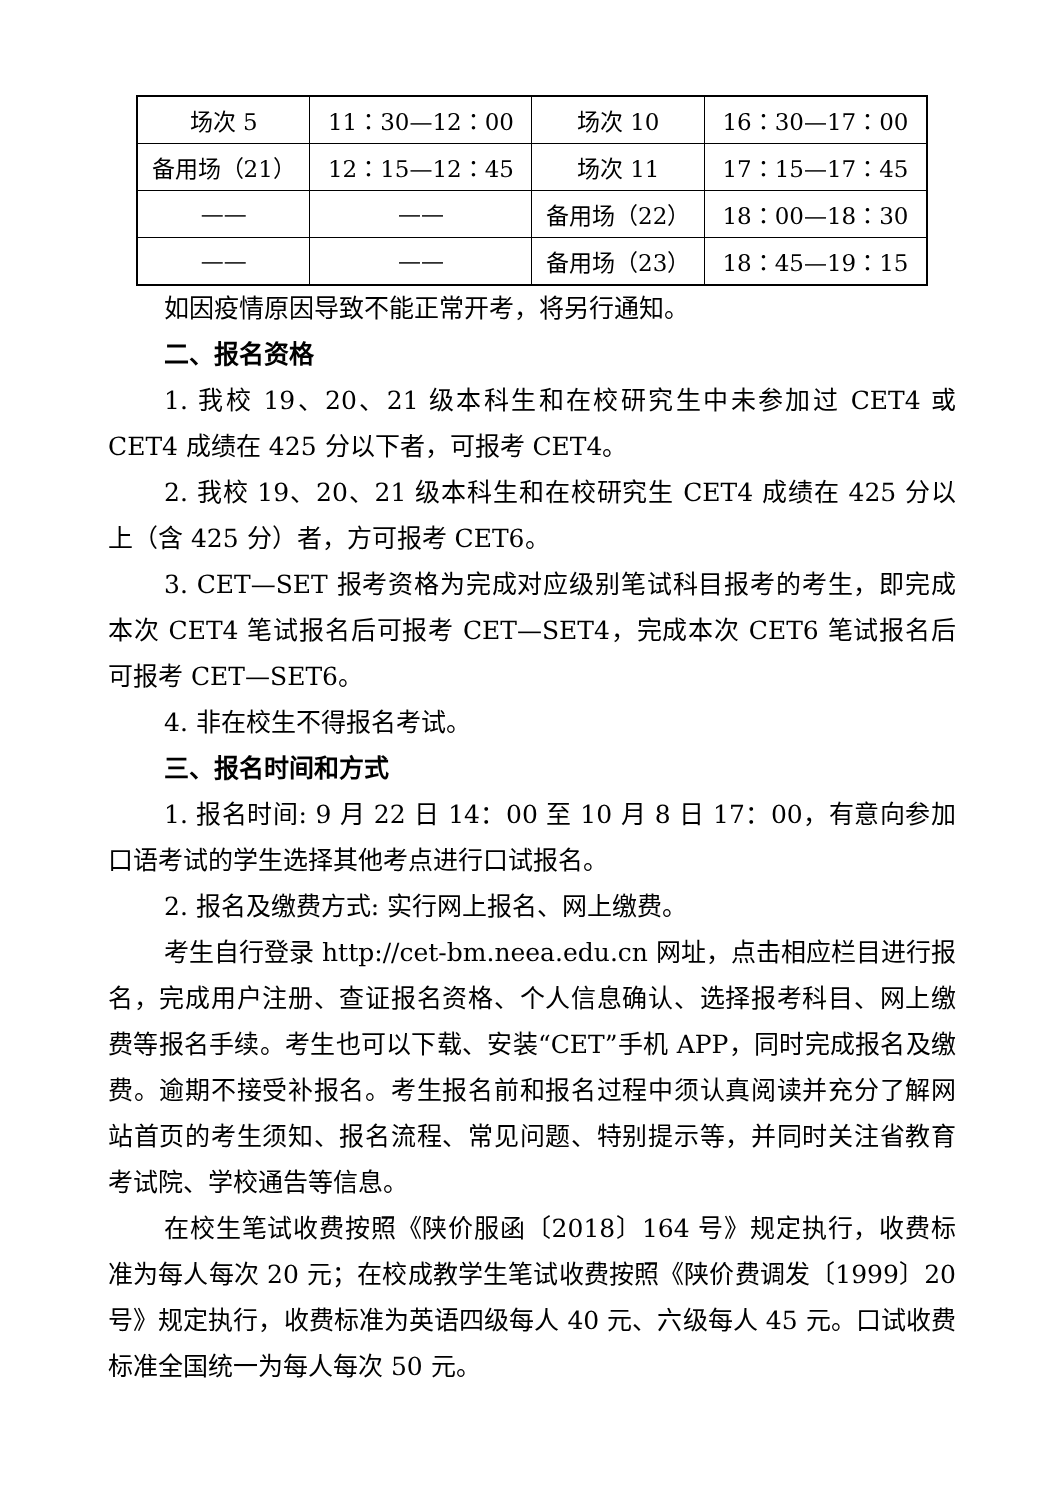| 场次 5 | 11：30—12：00 | 场次 10 | 16：30—17：00 |
| 备用场（21） | 12：15—12：45 | 场次 11 | 17：15—17：45 |
| —— | —— | 备用场（22） | 18：00—18：30 |
| —— | —— | 备用场（23） | 18：45—19：15 |
如因疫情原因导致不能正常开考，将另行通知。
二、报名资格
1. 我校 19、20、21 级本科生和在校研究生中未参加过 CET4 或 CET4 成绩在 425 分以下者，可报考 CET4。
2. 我校 19、20、21 级本科生和在校研究生 CET4 成绩在 425 分以上（含 425 分）者，方可报考 CET6。
3. CET—SET 报考资格为完成对应级别笔试科目报考的考生，即完成本次 CET4 笔试报名后可报考 CET—SET4，完成本次 CET6 笔试报名后可报考 CET—SET6。
4. 非在校生不得报名考试。
三、报名时间和方式
1. 报名时间: 9 月 22 日 14：00 至 10 月 8 日 17：00，有意向参加口语考试的学生选择其他考点进行口试报名。
2. 报名及缴费方式: 实行网上报名、网上缴费。
考生自行登录 http://cet-bm.neea.edu.cn 网址，点击相应栏目进行报名，完成用户注册、查证报名资格、个人信息确认、选择报考科目、网上缴费等报名手续。考生也可以下载、安装“CET”手机 APP，同时完成报名及缴费。逾期不接受补报名。考生报名前和报名过程中须认真阅读并充分了解网站首页的考生须知、报名流程、常见问题、特别提示等，并同时关注省教育考试院、学校通告等信息。
在校生笔试收费按照《陕价服函〔2018〕164 号》规定执行，收费标准为每人每次 20 元；在校成教学生笔试收费按照《陕价费调发〔1999〕20 号》规定执行，收费标准为英语四级每人 40 元、六级每人 45 元。口试收费标准全国统一为每人每次 50 元。